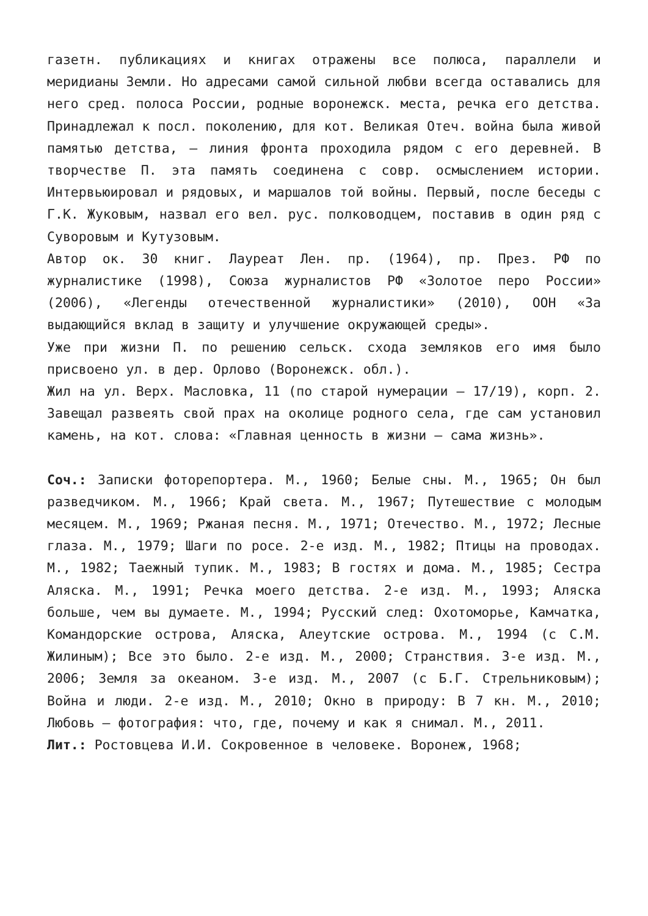газетн. публикациях и книгах отражены все полюса, параллели и меридианы Земли. Но адресами самой сильной любви всегда оставались для него сред. полоса России, родные воронежск. места, речка его детства. Принадлежал к посл. поколению, для кот. Великая Отеч. война была живой памятью детства, – линия фронта проходила рядом с его деревней. В творчестве П. эта память соединена с совр. осмыслением истории. Интервьюировал и рядовых, и маршалов той войны. Первый, после беседы с Г.К. Жуковым, назвал его вел. рус. полководцем, поставив в один ряд с Суворовым и Кутузовым.
Автор ок. 30 книг. Лауреат Лен. пр. (1964), пр. През. РФ по журналистике (1998), Союза журналистов РФ «Золотое перо России» (2006), «Легенды отечественной журналистики» (2010), ООН «За выдающийся вклад в защиту и улучшение окружающей среды».
Уже при жизни П. по решению сельск. схода земляков его имя было присвоено ул. в дер. Орлово (Воронежск. обл.).
Жил на ул. Верх. Масловка, 11 (по старой нумерации – 17/19), корп. 2. Завещал развеять свой прах на околице родного села, где сам установил камень, на кот. слова: «Главная ценность в жизни – сама жизнь».
Соч.: Записки фоторепортера. М., 1960; Белые сны. М., 1965; Он был разведчиком. М., 1966; Край света. М., 1967; Путешествие с молодым месяцем. М., 1969; Ржаная песня. М., 1971; Отечество. М., 1972; Лесные глаза. М., 1979; Шаги по росе. 2-е изд. М., 1982; Птицы на проводах. М., 1982; Таежный тупик. М., 1983; В гостях и дома. М., 1985; Сестра Аляска. М., 1991; Речка моего детства. 2-е изд. М., 1993; Аляска больше, чем вы думаете. М., 1994; Русский след: Охотоморье, Камчатка, Командорские острова, Аляска, Алеутские острова. М., 1994 (с С.М. Жилиным); Все это было. 2-е изд. М., 2000; Странствия. 3-е изд. М., 2006; Земля за океаном. 3-е изд. М., 2007 (с Б.Г. Стрельниковым); Война и люди. 2-е изд. М., 2010; Окно в природу: В 7 кн. М., 2010; Любовь – фотография: что, где, почему и как я снимал. М., 2011.
Лит.: Ростовцева И.И. Сокровенное в человеке. Воронеж, 1968;